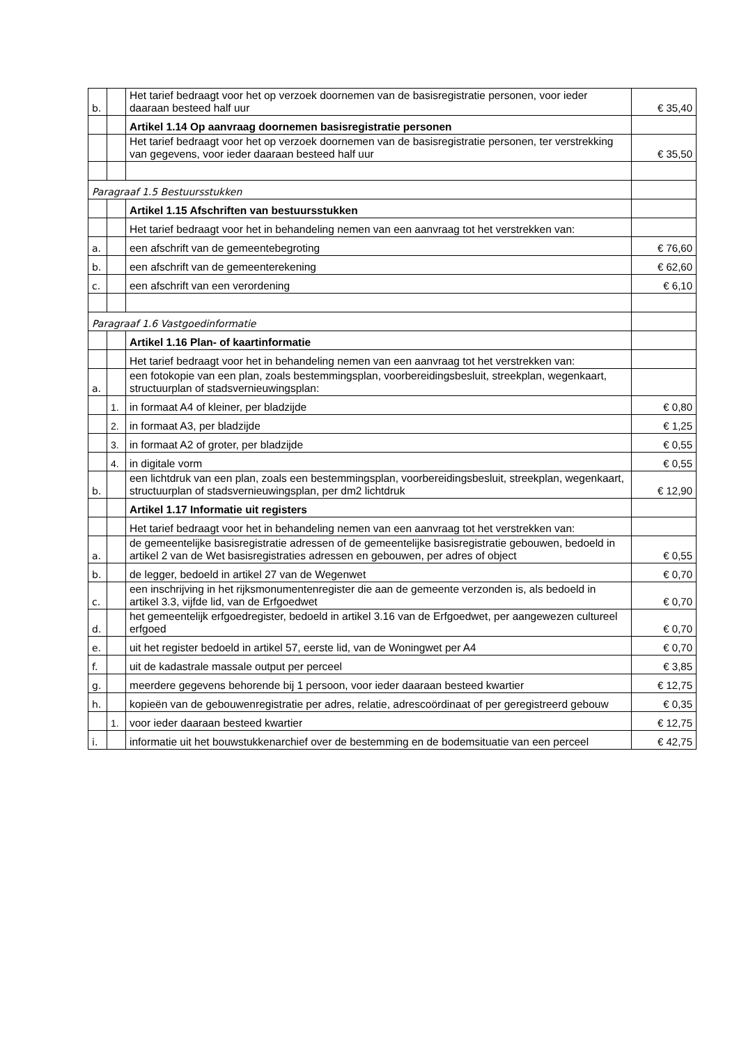| b. | | Het tarief bedraagt voor het op verzoek doornemen van de basisregistratie personen, voor ieder daaraan besteed half uur | € 35,40 |
| | | Artikel 1.14 Op aanvraag doornemen basisregistratie personen | |
| | | Het tarief bedraagt voor het op verzoek doornemen van de basisregistratie personen, ter verstrekking van gegevens, voor ieder daaraan besteed half uur | € 35,50 |
| Paragraaf 1.5 Bestuursstukken | | | |
| | | Artikel 1.15 Afschriften van bestuursstukken | |
| | | Het tarief bedraagt voor het in behandeling nemen van een aanvraag tot het verstrekken van: | |
| a. | | een afschrift van de gemeentebegroting | € 76,60 |
| b. | | een afschrift van de gemeenterekening | € 62,60 |
| c. | | een afschrift van een verordening | € 6,10 |
| Paragraaf 1.6 Vastgoedinformatie | | | |
| | | Artikel 1.16 Plan- of kaartinformatie | |
| | | Het tarief bedraagt voor het in behandeling nemen van een aanvraag tot het verstrekken van: | |
| a. | | een fotokopie van een plan, zoals bestemmingsplan, voorbereidingsbesluit, streekplan, wegenkaart, structuurplan of stadsvernieuwingsplan: | |
| | 1. | in formaat A4 of kleiner, per bladzijde | € 0,80 |
| | 2. | in formaat A3, per bladzijde | € 1,25 |
| | 3. | in formaat A2 of groter, per bladzijde | € 0,55 |
| | 4. | in digitale vorm | € 0,55 |
| b. | | een lichtdruk van een plan, zoals een bestemmingsplan, voorbereidingsbesluit, streekplan, wegenkaart, structuurplan of stadsvernieuwingsplan, per dm2 lichtdruk | € 12,90 |
| | | Artikel 1.17 Informatie uit registers | |
| | | Het tarief bedraagt voor het in behandeling nemen van een aanvraag tot het verstrekken van: | |
| a. | | de gemeentelijke basisregistratie adressen of de gemeentelijke basisregistratie gebouwen, bedoeld in artikel 2 van de Wet basisregistraties adressen en gebouwen, per adres of object | € 0,55 |
| b. | | de legger, bedoeld in artikel 27 van de Wegenwet | € 0,70 |
| c. | | een inschrijving in het rijksmonumentenregister die aan de gemeente verzonden is, als bedoeld in artikel 3.3, vijfde lid, van de Erfgoedwet | € 0,70 |
| d. | | het gemeentelijk erfgoedregister, bedoeld in artikel 3.16 van de Erfgoedwet, per aangewezen cultureel erfgoed | € 0,70 |
| e. | | uit het register bedoeld in artikel 57, eerste lid, van de Woningwet per A4 | € 0,70 |
| f. | | uit de kadastrale massale output per perceel | € 3,85 |
| g. | | meerdere gegevens behorende bij 1 persoon, voor ieder daaraan besteed kwartier | € 12,75 |
| h. | | kopieën van de gebouwenregistratie per adres, relatie, adrescoördinaat of per geregistreerd gebouw | € 0,35 |
| | 1. | voor ieder daaraan besteed kwartier | € 12,75 |
| i. | | informatie uit het bouwstukkenarchief over de bestemming en de bodemsituatie van een perceel | € 42,75 |